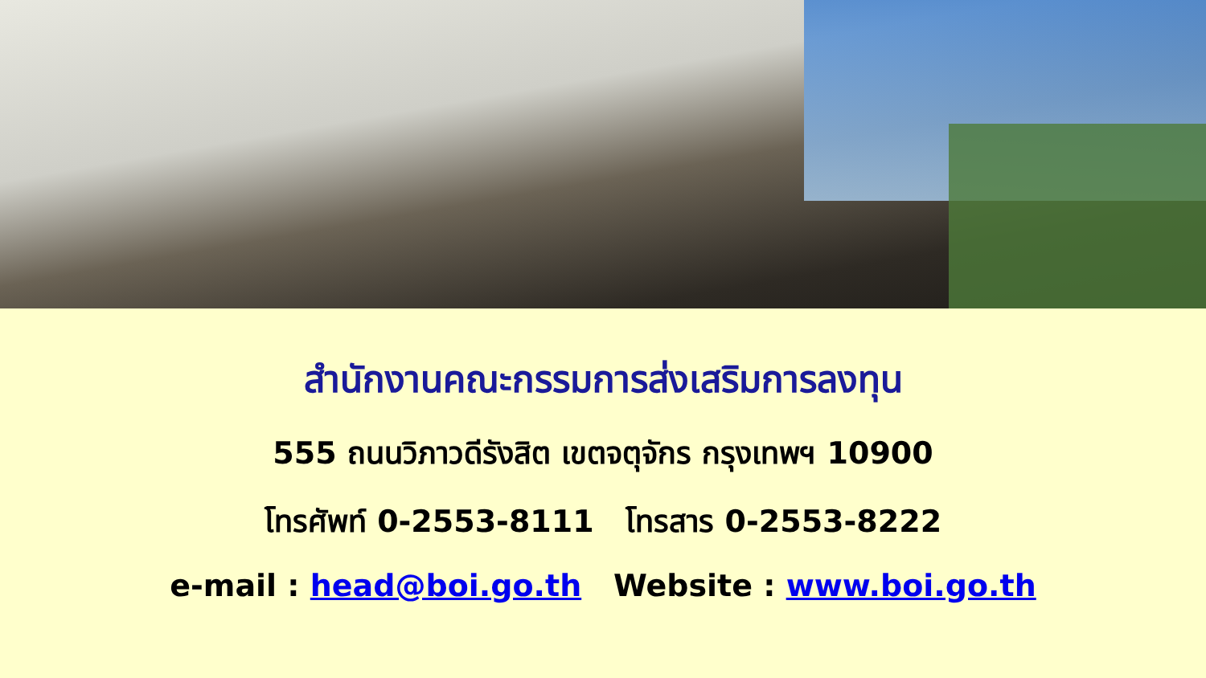สำนักงานคณะกรรมการส่งเสริมการลงทุน
555 ถนนวิภาวดีรังสิต เขตจตุจักร กรุงเทพฯ 10900
โทรศัพท์ 0-2553-8111 โทรสาร 0-2553-8222
e-mail : head@boi.go.th Website : www.boi.go.th